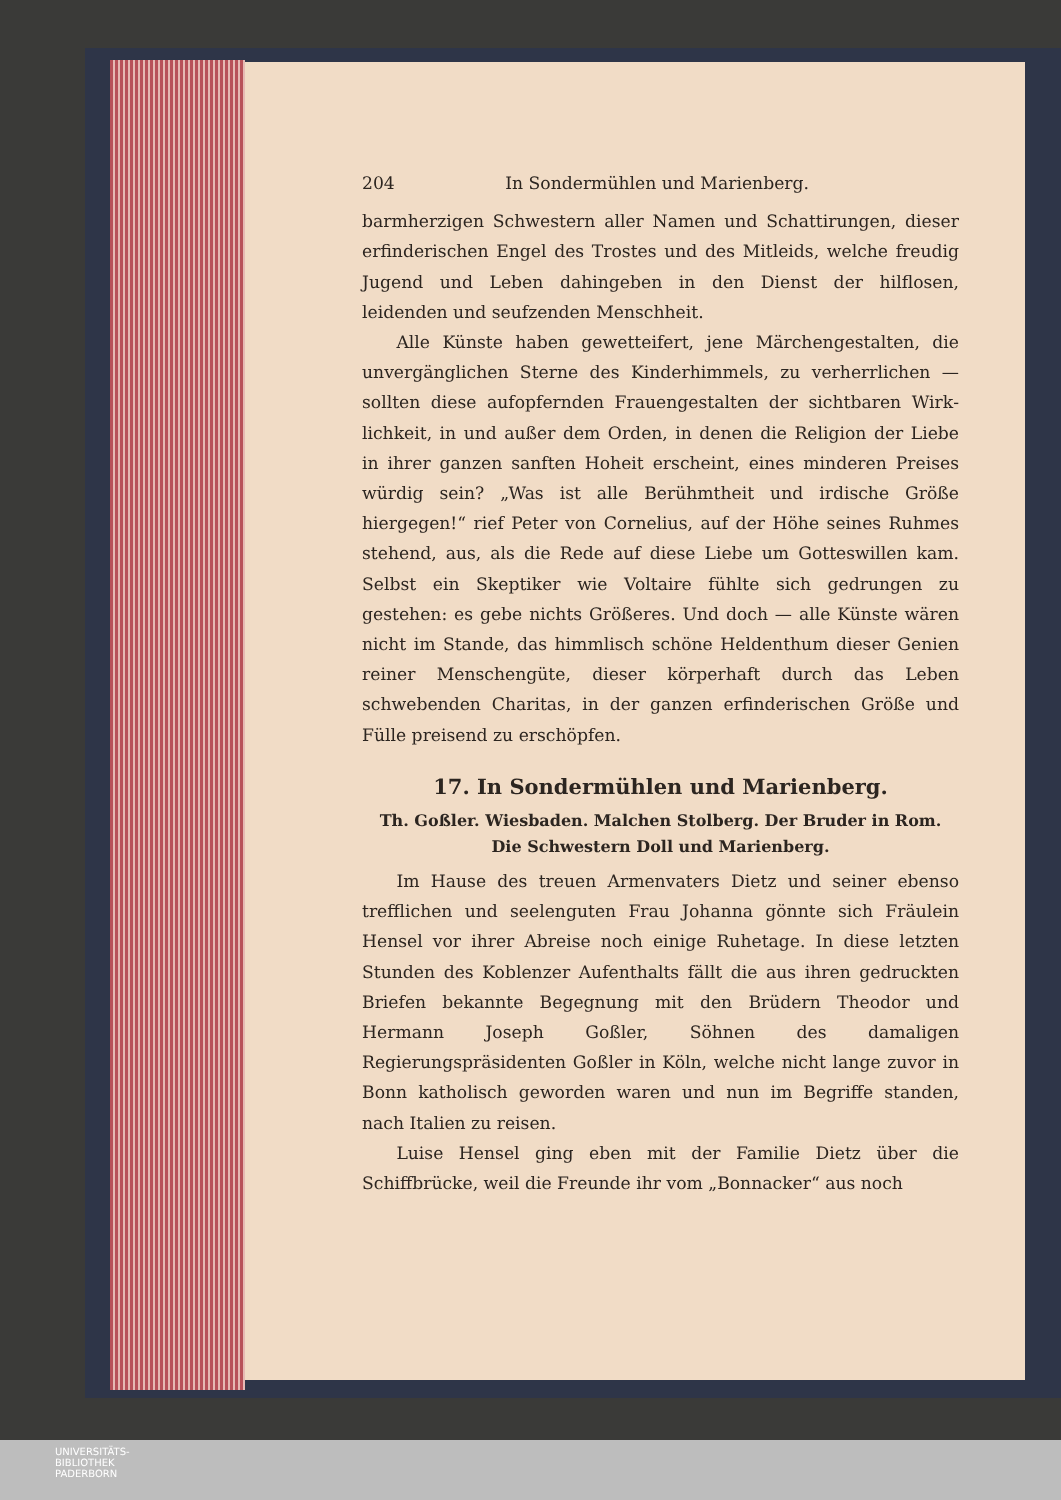204 In Sondermühlen und Marienberg.
barmherzigen Schwestern aller Namen und Schattirungen, dieser erfinderischen Engel des Trostes und des Mitleids, welche freudig Jugend und Leben dahingeben in den Dienst der hilf­losen, leidenden und seufzenden Menschheit.
Alle Künste haben gewetteifert, jene Märchengestalten, die unvergänglichen Sterne des Kinderhimmels, zu verherrlichen — sollten diese aufopfernden Frauengestalten der sichtbaren Wirk­lichkeit, in und außer dem Orden, in denen die Religion der Liebe in ihrer ganzen sanften Hoheit erscheint, eines minderen Preises würdig sein? „Was ist alle Berühmtheit und irdische Größe hiergegen!“ rief Peter von Cornelius, auf der Höhe seines Ruhmes stehend, aus, als die Rede auf diese Liebe um Gotteswillen kam. Selbst ein Skeptiker wie Voltaire fühlte sich gedrungen zu gestehen: es gebe nichts Größeres. Und doch — alle Künste wären nicht im Stande, das himmlisch schöne Heldenthum dieser Genien reiner Menschengüte, dieser körper­haft durch das Leben schwebenden Charitas, in der ganzen er­finderischen Größe und Fülle preisend zu erschöpfen.
17. In Sondermühlen und Marienberg.
Th. Goßler. Wiesbaden. Malchen Stolberg. Der Bruder in Rom. Die Schwestern Doll und Marienberg.
Im Hause des treuen Armenvaters Dietz und seiner ebenso trefflichen und seelenguten Frau Johanna gönnte sich Fräulein Hensel vor ihrer Abreise noch einige Ruhetage. In diese letzten Stunden des Koblenzer Aufenthalts fällt die aus ihren gedruckten Briefen bekannte Begegnung mit den Brüdern Theo­dor und Hermann Joseph Goßler, Söhnen des damaligen Regierungspräsidenten Goßler in Köln, welche nicht lange zu­vor in Bonn katholisch geworden waren und nun im Begriffe standen, nach Italien zu reisen.
Luise Hensel ging eben mit der Familie Dietz über die Schiffbrücke, weil die Freunde ihr vom „Bonnacker“ aus noch
UNIVERSITÄTS-
BIBLIOTHEK
PADERBORN